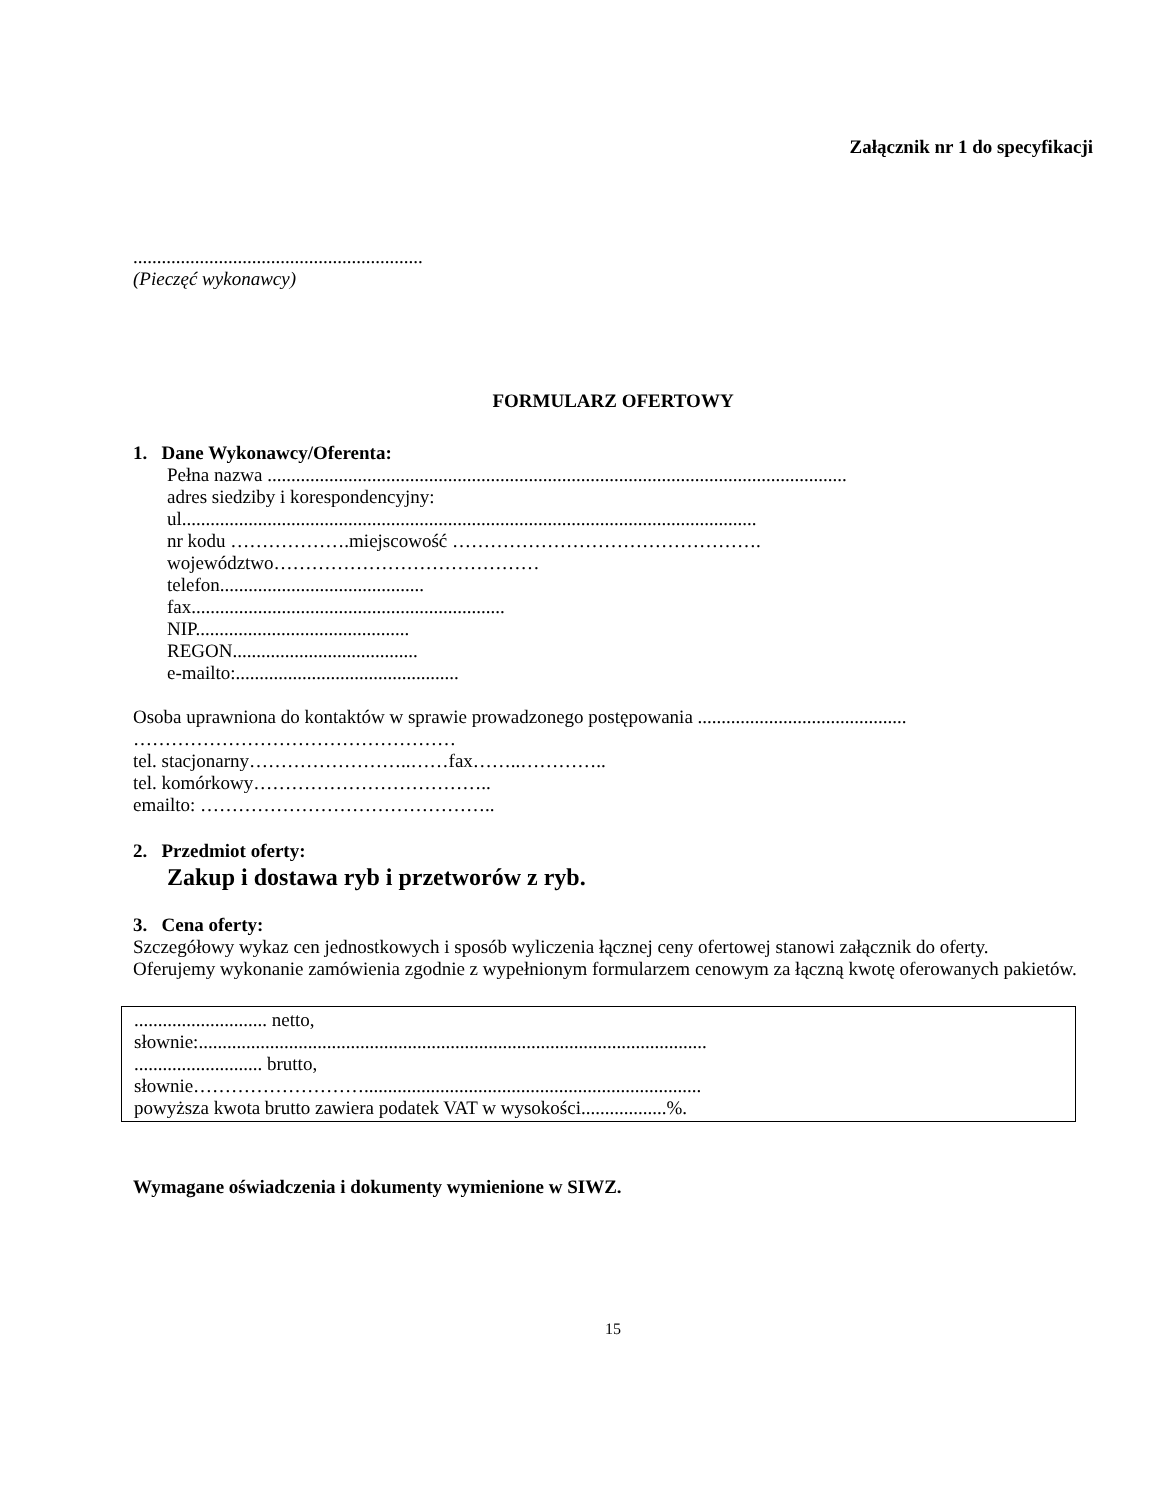Załącznik nr 1 do specyfikacji
.............................................................
(Pieczęć wykonawcy)
FORMULARZ OFERTOWY
1. Dane Wykonawcy/Oferenta:
Pełna nazwa ..........................................................................................................................
adres siedziby i korespondencyjny:
ul.........................................................................................................................
nr kodu ……………….miejscowość ………………………………………….
województwo……………………………………
telefon...........................................
fax..................................................................
NIP.............................................
REGON.......................................
e-mailto:...............................................
Osoba uprawniona do kontaktów w sprawie prowadzonego postępowania ............................................
……………………………………………
tel. stacjonarny……………………..……fax……..…………..
tel. komórkowy………………………………..
emailto: ………………………………………..
2. Przedmiot oferty:
Zakup i dostawa ryb i przetworów z ryb.
3. Cena oferty:
Szczegółowy wykaz cen jednostkowych i sposób wyliczenia łącznej ceny ofertowej stanowi załącznik do oferty.
Oferujemy wykonanie zamówienia zgodnie z wypełnionym formularzem cenowym za łączną kwotę oferowanych pakietów.
............................ netto,
słownie:...........................................................................................................
........................... brutto,
słownie……………………….......................................................................
powyższa kwota brutto zawiera podatek VAT w wysokości..................%.
Wymagane oświadczenia i dokumenty wymienione w SIWZ.
15